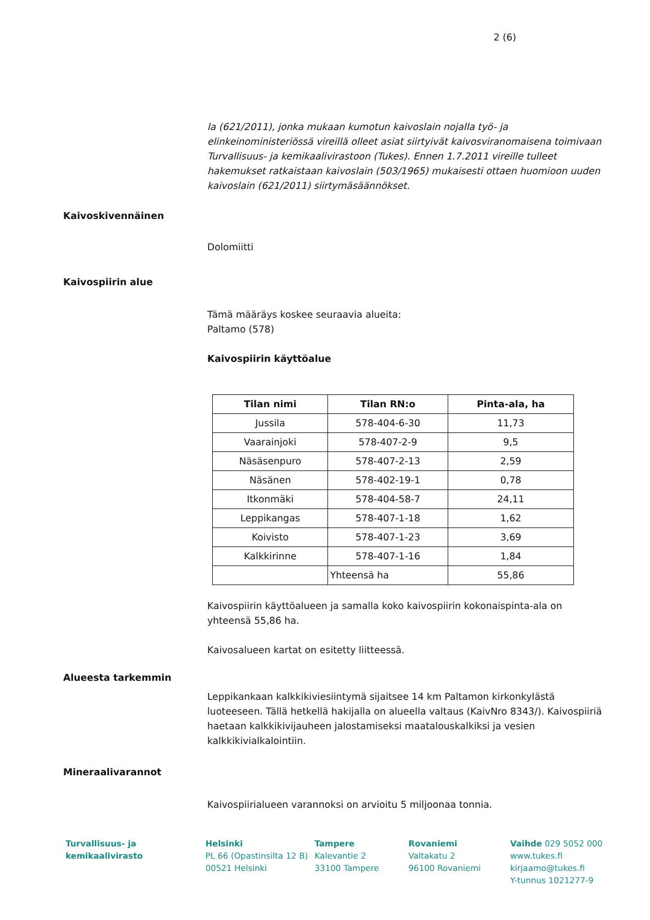2 (6)
la (621/2011), jonka mukaan kumotun kaivoslain nojalla työ- ja elinkeinoministeriössä vireillä olleet asiat siirtyivät kaivosviranomaisena toimivaan Turvallisuus- ja kemikaalivirastoon (Tukes). Ennen 1.7.2011 vireille tulleet hakemukset ratkaistaan kaivoslain (503/1965) mukaisesti ottaen huomioon uuden kaivoslain (621/2011) siirtymäsäännökset.
Kaivoskivennäinen
Dolomiitti
Kaivospiirin alue
Tämä määräys koskee seuraavia alueita:
Paltamo (578)
Kaivospiirin käyttöalue
| Tilan nimi | Tilan RN:o | Pinta-ala, ha |
| --- | --- | --- |
| Jussila | 578-404-6-30 | 11,73 |
| Vaarainjoki | 578-407-2-9 | 9,5 |
| Näsäsenpuro | 578-407-2-13 | 2,59 |
| Näsänen | 578-402-19-1 | 0,78 |
| Itkonmäki | 578-404-58-7 | 24,11 |
| Leppikangas | 578-407-1-18 | 1,62 |
| Koivisto | 578-407-1-23 | 3,69 |
| Kalkkirinne | 578-407-1-16 | 1,84 |
| | Yhteensä ha | 55,86 |
Kaivospiirin käyttöalueen ja samalla koko kaivospiirin kokonaispinta-ala on yhteensä 55,86 ha.
Kaivosalueen kartat on esitetty liitteessä.
Alueesta tarkemmin
Leppikankaan kalkkikiviesiintymä sijaitsee 14 km Paltamon kirkonkylästä luoteeseen. Tällä hetkellä hakijalla on alueella valtaus (KaivNro 8343/). Kaivospiiriä haetaan kalkkikivijauheen jalostamiseksi maatalouskalkiksi ja vesien kalkkikivialkalointiin.
Mineraalivarannot
Kaivospiirialueen varannoksi on arvioitu 5 miljoonaa tonnia.
Turvallisuus- ja
kemikaalivirasto
Helsinki
PL 66 (Opastinsilta 12 B)
00521 Helsinki
Tampere
Kalevantie 2
33100 Tampere
Rovaniemi
Valtakatu 2
96100 Rovaniemi
Vaihde 029 5052 000
www.tukes.fi
kirjaamo@tukes.fi
Y-tunnus 1021277-9